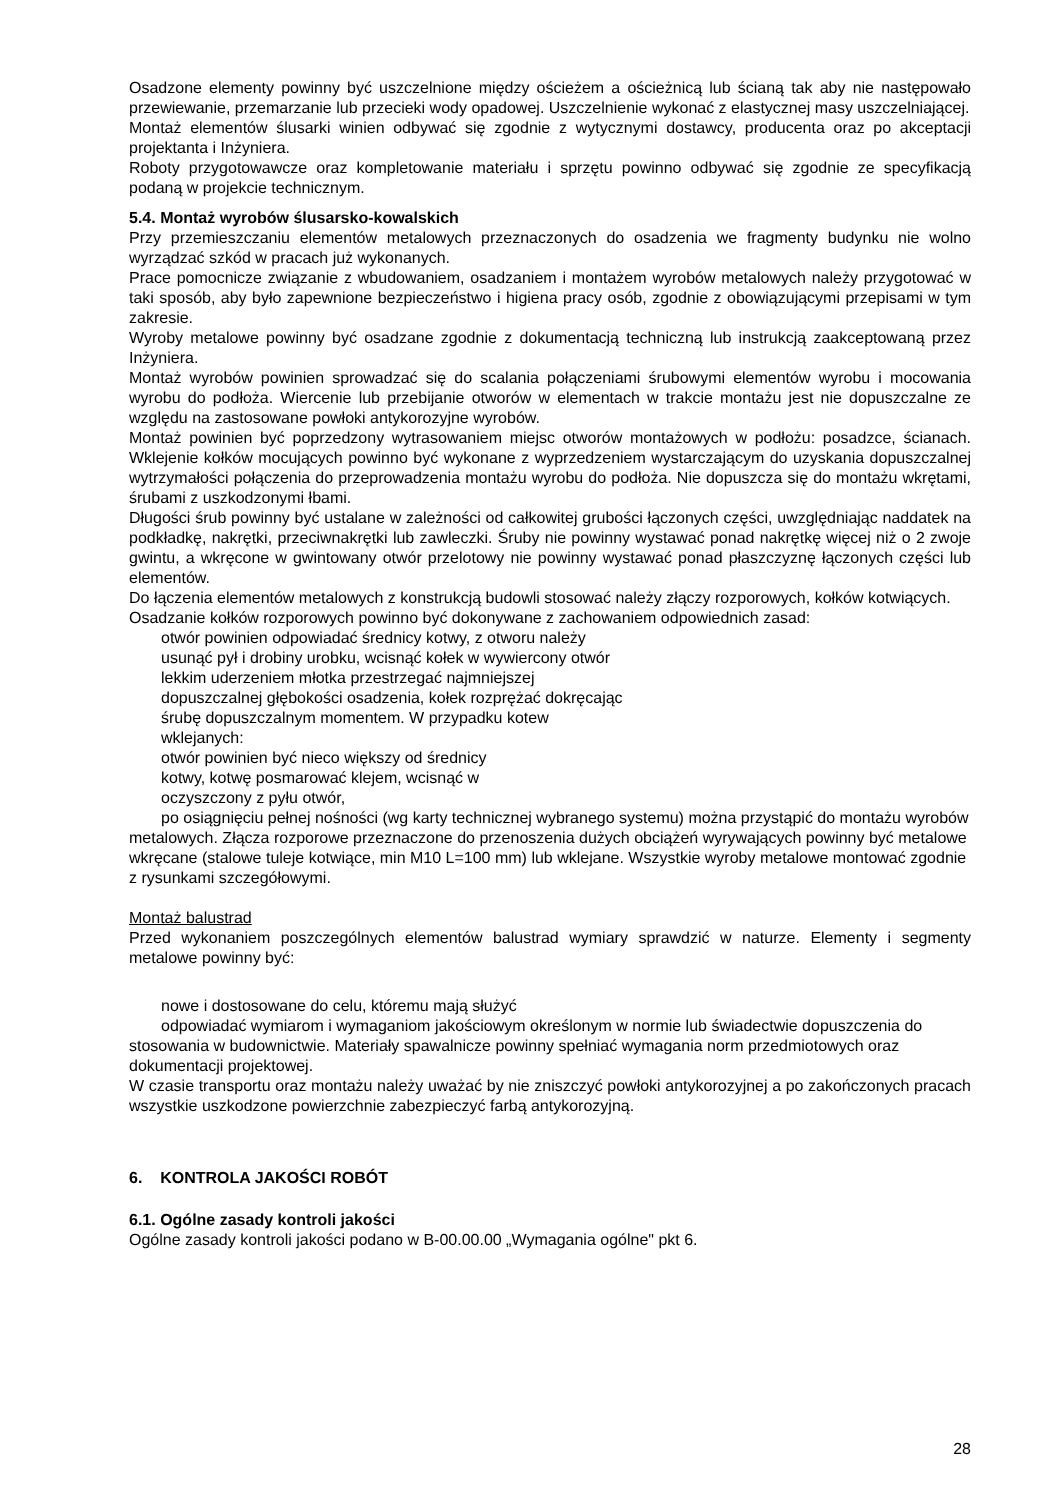Osadzone elementy powinny być uszczelnione między ościeżem a ościeżnicą lub ścianą tak aby nie następowało przewiewanie, przemarzanie lub przecieki wody opadowej. Uszczelnienie wykonać z elastycznej masy uszczelniającej.
Montaż elementów ślusarki winien odbywać się zgodnie z wytycznymi dostawcy, producenta oraz po akceptacji projektanta i Inżyniera.
Roboty przygotowawcze oraz kompletowanie materiału i sprzętu powinno odbywać się zgodnie ze specyfikacją podaną w projekcie technicznym.
5.4. Montaż wyrobów ślusarsko-kowalskich
Przy przemieszczaniu elementów metalowych przeznaczonych do osadzenia we fragmenty budynku nie wolno wyrządzać szkód w pracach już wykonanych.
Prace pomocnicze związanie z wbudowaniem, osadzaniem i montażem wyrobów metalowych należy przygotować w taki sposób, aby było zapewnione bezpieczeństwo i higiena pracy osób, zgodnie z obowiązującymi przepisami w tym zakresie.
Wyroby metalowe powinny być osadzane zgodnie z dokumentacją techniczną lub instrukcją zaakceptowaną przez Inżyniera.
Montaż wyrobów powinien sprowadzać się do scalania połączeniami śrubowymi elementów wyrobu i mocowania wyrobu do podłoża. Wiercenie lub przebijanie otworów w elementach w trakcie montażu jest nie dopuszczalne ze względu na zastosowane powłoki antykorozyjne wyrobów.
Montaż powinien być poprzedzony wytrasowaniem miejsc otworów montażowych w podłożu: posadzce, ścianach. Wklejenie kołków mocujących powinno być wykonane z wyprzedzeniem wystarczającym do uzyskania dopuszczalnej wytrzymałości połączenia do przeprowadzenia montażu wyrobu do podłoża. Nie dopuszcza się do montażu wkrętami, śrubami z uszkodzonymi łbami.
Długości śrub powinny być ustalane w zależności od całkowitej grubości łączonych części, uwzględniając naddatek na podkładkę, nakrętki, przeciwnakrętki lub zawleczki. Śruby nie powinny wystawać ponad nakrętkę więcej niż o 2 zwoje gwintu, a wkręcone w gwintowany otwór przelotowy nie powinny wystawać ponad płaszczyznę łączonych części lub elementów.
Do łączenia elementów metalowych z konstrukcją budowli stosować należy złączy rozporowych, kołków kotwiących. Osadzanie kołków rozporowych powinno być dokonywane z zachowaniem odpowiednich zasad:
otwór powinien odpowiadać średnicy kotwy, z otworu należy
usunąć pył i drobiny urobku, wcisnąć kołek w wywiercony otwór
lekkim uderzeniem młotka przestrzegać najmniejszej
dopuszczalnej głębokości osadzenia, kołek rozprężać dokręcając
śrubę dopuszczalnym momentem. W przypadku kotew
wklejanych:
otwór powinien być nieco większy od średnicy
kotwy, kotwę posmarować klejem, wcisnąć w
oczyszczony z pyłu otwór,
po osiągnięciu pełnej nośności (wg karty technicznej wybranego systemu) można przystąpić do montażu wyrobów metalowych. Złącza rozporowe przeznaczone do przenoszenia dużych obciążeń wyrywających powinny być metalowe wkręcane (stalowe tuleje kotwiące, min M10 L=100 mm) lub wklejane. Wszystkie wyroby metalowe montować zgodnie z rysunkami szczegółowymi.
Montaż balustrad
Przed wykonaniem poszczególnych elementów balustrad wymiary sprawdzić w naturze. Elementy i segmenty metalowe powinny być:
nowe i dostosowane do celu, któremu mają służyć
odpowiadać wymiarom i wymaganiom jakościowym określonym w normie lub świadectwie dopuszczenia do stosowania w budownictwie. Materiały spawalnicze powinny spełniać wymagania norm przedmiotowych oraz dokumentacji projektowej.
W czasie transportu oraz montażu należy uważać by nie zniszczyć powłoki antykorozyjnej a po zakończonych pracach wszystkie uszkodzone powierzchnie zabezpieczyć farbą antykorozyjną.
6. KONTROLA JAKOŚCI ROBÓT
6.1. Ogólne zasady kontroli jakości
Ogólne zasady kontroli jakości podano w B-00.00.00 „Wymagania ogólne" pkt 6.
28